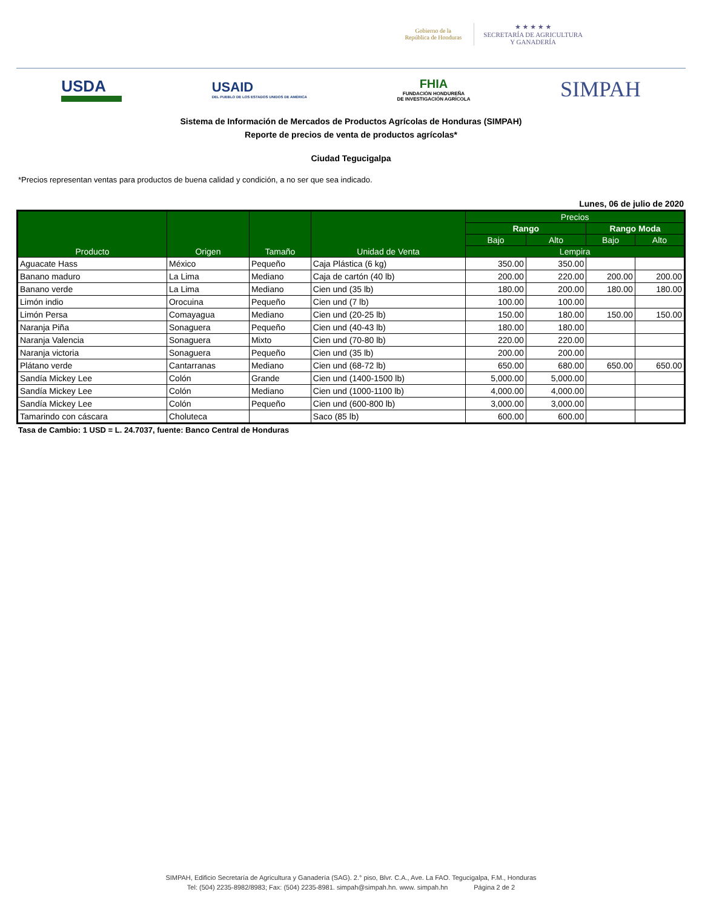Gobierno de la
República de Honduras
★ ★ ★ ★ ★
SECRETARÍA DE AGRICULTURA
Y GANADERÍA
USDA
USAID
DEL PUEBLO DE LOS ESTADOS UNIDOS DE AMÉRICA
FHIA
FUNDACIÓN HONDUREÑA
DE INVESTIGACIÓN AGRÍCOLA
SIMPAH
Sistema de Información de Mercados de Productos Agrícolas de Honduras (SIMPAH)
Reporte de precios de venta de productos agrícolas*
Ciudad Tegucigalpa
*Precios representan ventas para productos de buena calidad y condición, a no ser que sea indicado.
Lunes, 06 de julio de 2020
| Producto | Origen | Tamaño | Unidad de Venta | Precios | | | |
| --- | --- | --- | --- | --- | --- | --- | --- |
| | | | | Rango | | Rango Moda | |
| | | | | Bajo | Alto | Bajo | Alto |
| | | | | Lempira | | | |
| Aguacate Hass | México | Pequeño | Caja Plástica (6 kg) | 350.00 | 350.00 | | |
| Banano maduro | La Lima | Mediano | Caja de cartón (40 lb) | 200.00 | 220.00 | 200.00 | 200.00 |
| Banano verde | La Lima | Mediano | Cien und (35 lb) | 180.00 | 200.00 | 180.00 | 180.00 |
| Limón indio | Orocuina | Pequeño | Cien und (7 lb) | 100.00 | 100.00 | | |
| Limón Persa | Comayagua | Mediano | Cien und (20-25 lb) | 150.00 | 180.00 | 150.00 | 150.00 |
| Naranja Piña | Sonaguera | Pequeño | Cien und (40-43 lb) | 180.00 | 180.00 | | |
| Naranja Valencia | Sonaguera | Mixto | Cien und (70-80 lb) | 220.00 | 220.00 | | |
| Naranja victoria | Sonaguera | Pequeño | Cien und (35 lb) | 200.00 | 200.00 | | |
| Plátano verde | Cantarranas | Mediano | Cien und (68-72 lb) | 650.00 | 680.00 | 650.00 | 650.00 |
| Sandía Mickey Lee | Colón | Grande | Cien und (1400-1500 lb) | 5,000.00 | 5,000.00 | | |
| Sandía Mickey Lee | Colón | Mediano | Cien und (1000-1100 lb) | 4,000.00 | 4,000.00 | | |
| Sandía Mickey Lee | Colón | Pequeño | Cien und (600-800 lb) | 3,000.00 | 3,000.00 | | |
| Tamarindo con cáscara | Choluteca | | Saco (85 lb) | 600.00 | 600.00 | | |
Tasa de Cambio: 1 USD = L. 24.7037, fuente: Banco Central de Honduras
SIMPAH, Edificio Secretaría de Agricultura y Ganadería (SAG). 2.° piso, Blvr. C.A., Ave. La FAO. Tegucigalpa, F.M., Honduras
Tel: (504) 2235-8982/8983; Fax: (504) 2235-8981. simpah@simpah.hn. www. simpah.hn Página 2 de 2